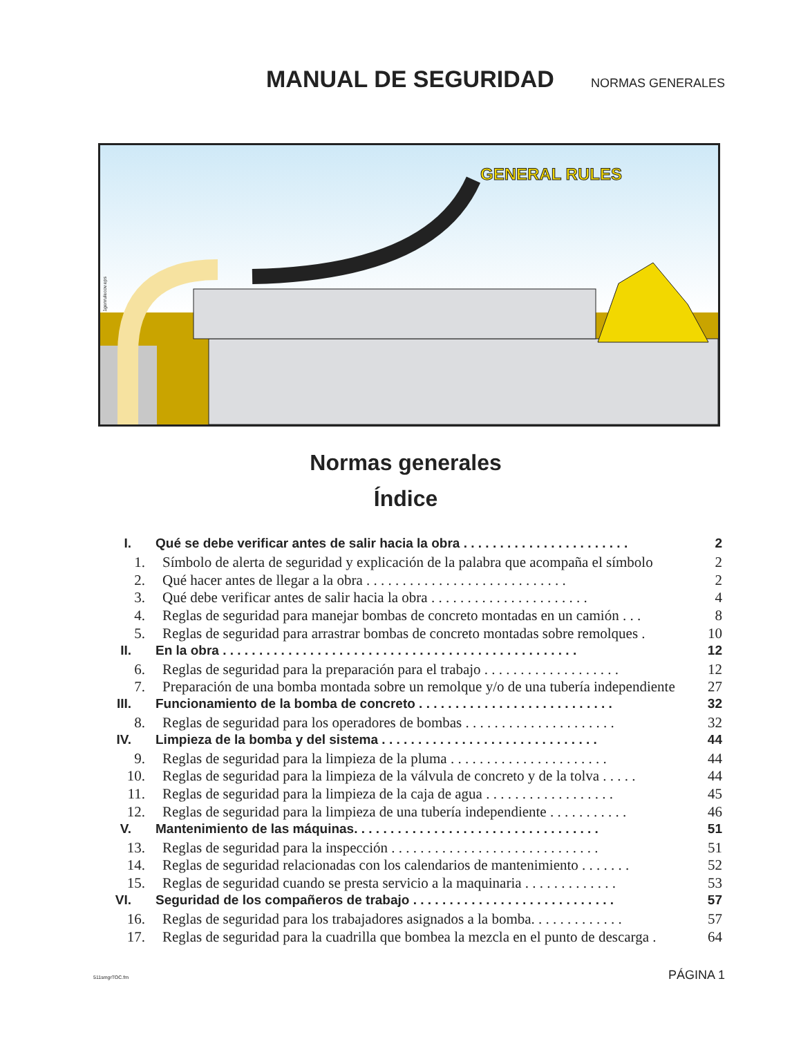MANUAL DE SEGURIDAD
NORMAS GENERALES
GENERAL RULES
1genrulecov.eps
Normas generales
Índice
I. Qué se debe verificar antes de salir hacia la obra . . . . . . . . . . . . . . . . . . . . . . . 2
1. Símbolo de alerta de seguridad y explicación de la palabra que acompaña el símbolo 2
2. Qué hacer antes de llegar a la obra . . . . . . . . . . . . . . . . . . . . . . . . . . . . 2
3. Qué debe verificar antes de salir hacia la obra . . . . . . . . . . . . . . . . . . . . . . 4
4. Reglas de seguridad para manejar bombas de concreto montadas en un camión . . . 8
5. Reglas de seguridad para arrastrar bombas de concreto montadas sobre remolques . 10
II. En la obra . . . . . . . . . . . . . . . . . . . . . . . . . . . . . . . . . . . . . . . . . . . . . . . . . 12
6. Reglas de seguridad para la preparación para el trabajo . . . . . . . . . . . . . . . . . . . 12
7. Preparación de una bomba montada sobre un remolque y/o de una tubería independiente 27
III. Funcionamiento de la bomba de concreto . . . . . . . . . . . . . . . . . . . . . . . . . . . 32
8. Reglas de seguridad para los operadores de bombas . . . . . . . . . . . . . . . . . . . . . 32
IV. Limpieza de la bomba y del sistema . . . . . . . . . . . . . . . . . . . . . . . . . . . . . . 44
9. Reglas de seguridad para la limpieza de la pluma . . . . . . . . . . . . . . . . . . . . . . 44
10. Reglas de seguridad para la limpieza de la válvula de concreto y de la tolva . . . . . 44
11. Reglas de seguridad para la limpieza de la caja de agua . . . . . . . . . . . . . . . . . . 45
12. Reglas de seguridad para la limpieza de una tubería independiente . . . . . . . . . . . 46
V. Mantenimiento de las máquinas. . . . . . . . . . . . . . . . . . . . . . . . . . . . . . . . . . 51
13. Reglas de seguridad para la inspección . . . . . . . . . . . . . . . . . . . . . . . . . . . . . 51
14. Reglas de seguridad relacionadas con los calendarios de mantenimiento . . . . . . . 52
15. Reglas de seguridad cuando se presta servicio a la maquinaria . . . . . . . . . . . . . 53
VI. Seguridad de los compañeros de trabajo . . . . . . . . . . . . . . . . . . . . . . . . . . . . 57
16. Reglas de seguridad para los trabajadores asignados a la bomba. . . . . . . . . . . . . 57
17. Reglas de seguridad para la cuadrilla que bombea la mezcla en el punto de descarga . 64
511smgrTOC.fm PÁGINA 1